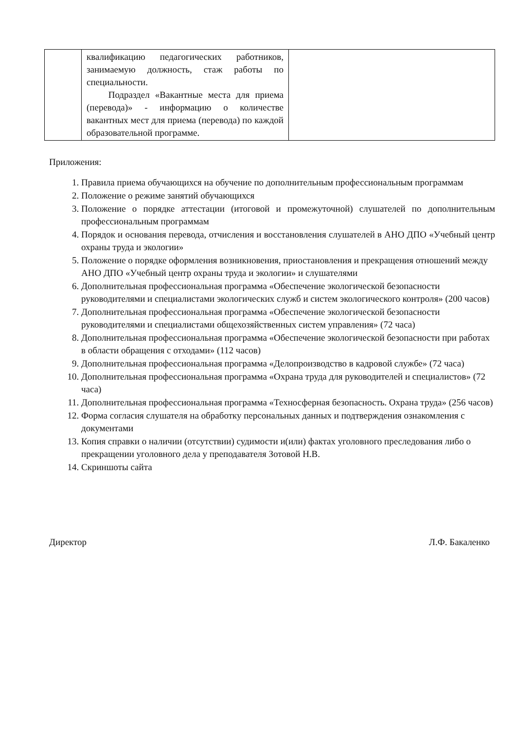| | квалификацию педагогических работников, занимаемую должность, стаж работы по специальности. Подраздел «Вакантные места для приема (перевода)» - информацию о количестве вакантных мест для приема (перевода) по каждой образовательной программе. | |
Приложения:
1. Правила приема обучающихся на обучение по дополнительным профессиональным программам
2. Положение о режиме занятий обучающихся
3. Положение о порядке аттестации (итоговой и промежуточной) слушателей по дополнительным профессиональным программам
4. Порядок и основания перевода, отчисления и восстановления слушателей в АНО ДПО «Учебный центр охраны труда и экологии»
5. Положение о порядке оформления возникновения, приостановления и прекращения отношений между АНО ДПО «Учебный центр охраны труда и экологии» и слушателями
6. Дополнительная профессиональная программа «Обеспечение экологической безопасности руководителями и специалистами экологических служб и систем экологического контроля» (200 часов)
7. Дополнительная профессиональная программа «Обеспечение экологической безопасности руководителями и специалистами общехозяйственных систем управления» (72 часа)
8. Дополнительная профессиональная программа «Обеспечение экологической безопасности при работах в области обращения с отходами» (112 часов)
9. Дополнительная профессиональная программа «Делопроизводство в кадровой службе» (72 часа)
10. Дополнительная профессиональная программа «Охрана труда для руководителей и специалистов» (72 часа)
11. Дополнительная профессиональная программа «Техносферная безопасность. Охрана труда» (256 часов)
12. Форма согласия слушателя на обработку персональных данных и подтверждения ознакомления с документами
13. Копия справки о наличии (отсутствии) судимости и(или) фактах уголовного преследования либо о прекращении уголовного дела у преподавателя Зотовой Н.В.
14. Скриншоты сайта
Директор Л.Ф. Бакаленко